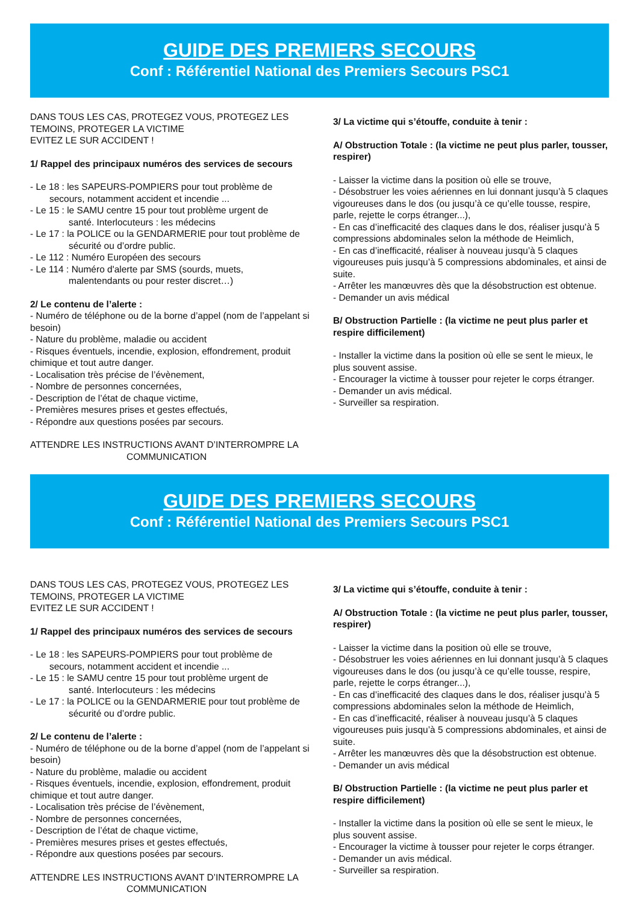GUIDE DES PREMIERS SECOURS
Conf : Référentiel National des Premiers Secours PSC1
DANS TOUS LES CAS, PROTEGEZ VOUS, PROTEGEZ LES TEMOINS, PROTEGER LA VICTIME
EVITEZ LE SUR ACCIDENT !
1/ Rappel des principaux numéros des services de secours
- Le 18 : les SAPEURS-POMPIERS pour tout problème de
secours, notamment accident et incendie ...
- Le 15 : le SAMU centre 15 pour tout problème urgent de
santé. Interlocuteurs : les médecins
- Le 17 : la POLICE ou la GENDARMERIE pour tout problème de
sécurité ou d’ordre public.
- Le 112 : Numéro Européen des secours
- Le 114 : Numéro d'alerte par SMS (sourds, muets,
malentendants ou pour rester discret…)
2/ Le contenu de l’alerte :
- Numéro de téléphone ou de la borne d’appel (nom de l’appelant si besoin)
- Nature du problème, maladie ou accident
- Risques éventuels, incendie, explosion, effondrement, produit chimique et tout autre danger.
- Localisation très précise de l’évènement,
- Nombre de personnes concernées,
- Description de l’état de chaque victime,
- Premières mesures prises et gestes effectués,
- Répondre aux questions posées par secours.
ATTENDRE LES INSTRUCTIONS AVANT D’INTERROMPRE LA
COMMUNICATION
3/ La victime qui s’étouffe, conduite à tenir :
A/ Obstruction Totale : (la victime ne peut plus parler, tousser, respirer)
- Laisser la victime dans la position où elle se trouve,
- Désobstruer les voies aériennes en lui donnant jusqu’à 5 claques vigoureuses dans le dos (ou jusqu’à ce qu’elle tousse, respire, parle, rejette le corps étranger...),
- En cas d’inefficacité des claques dans le dos, réaliser jusqu’à 5 compressions abdominales selon la méthode de Heimlich,
- En cas d’inefficacité, réaliser à nouveau jusqu’à 5 claques vigoureuses puis jusqu’à 5 compressions abdominales, et ainsi de suite.
- Arrêter les manœuvres dès que la désobstruction est obtenue.
- Demander un avis médical
B/ Obstruction Partielle : (la victime ne peut plus parler et respire difficilement)
- Installer la victime dans la position où elle se sent le mieux, le plus souvent assise.
- Encourager la victime à tousser pour rejeter le corps étranger.
- Demander un avis médical.
- Surveiller sa respiration.
GUIDE DES PREMIERS SECOURS
Conf : Référentiel National des Premiers Secours PSC1
DANS TOUS LES CAS, PROTEGEZ VOUS, PROTEGEZ LES TEMOINS, PROTEGER LA VICTIME
EVITEZ LE SUR ACCIDENT !
1/ Rappel des principaux numéros des services de secours
- Le 18 : les SAPEURS-POMPIERS pour tout problème de
secours, notamment accident et incendie ...
- Le 15 : le SAMU centre 15 pour tout problème urgent de
santé. Interlocuteurs : les médecins
- Le 17 : la POLICE ou la GENDARMERIE pour tout problème de
sécurité ou d’ordre public.
2/ Le contenu de l’alerte :
- Numéro de téléphone ou de la borne d’appel (nom de l’appelant si besoin)
- Nature du problème, maladie ou accident
- Risques éventuels, incendie, explosion, effondrement, produit chimique et tout autre danger.
- Localisation très précise de l’évènement,
- Nombre de personnes concernées,
- Description de l’état de chaque victime,
- Premières mesures prises et gestes effectués,
- Répondre aux questions posées par secours.
ATTENDRE LES INSTRUCTIONS AVANT D’INTERROMPRE LA
COMMUNICATION
3/ La victime qui s’étouffe, conduite à tenir :
A/ Obstruction Totale : (la victime ne peut plus parler, tousser, respirer)
- Laisser la victime dans la position où elle se trouve,
- Désobstruer les voies aériennes en lui donnant jusqu’à 5 claques vigoureuses dans le dos (ou jusqu’à ce qu’elle tousse, respire, parle, rejette le corps étranger...),
- En cas d’inefficacité des claques dans le dos, réaliser jusqu’à 5 compressions abdominales selon la méthode de Heimlich,
- En cas d’inefficacité, réaliser à nouveau jusqu’à 5 claques vigoureuses puis jusqu’à 5 compressions abdominales, et ainsi de suite.
- Arrêter les manœuvres dès que la désobstruction est obtenue.
- Demander un avis médical
B/ Obstruction Partielle : (la victime ne peut plus parler et respire difficilement)
- Installer la victime dans la position où elle se sent le mieux, le plus souvent assise.
- Encourager la victime à tousser pour rejeter le corps étranger.
- Demander un avis médical.
- Surveiller sa respiration.